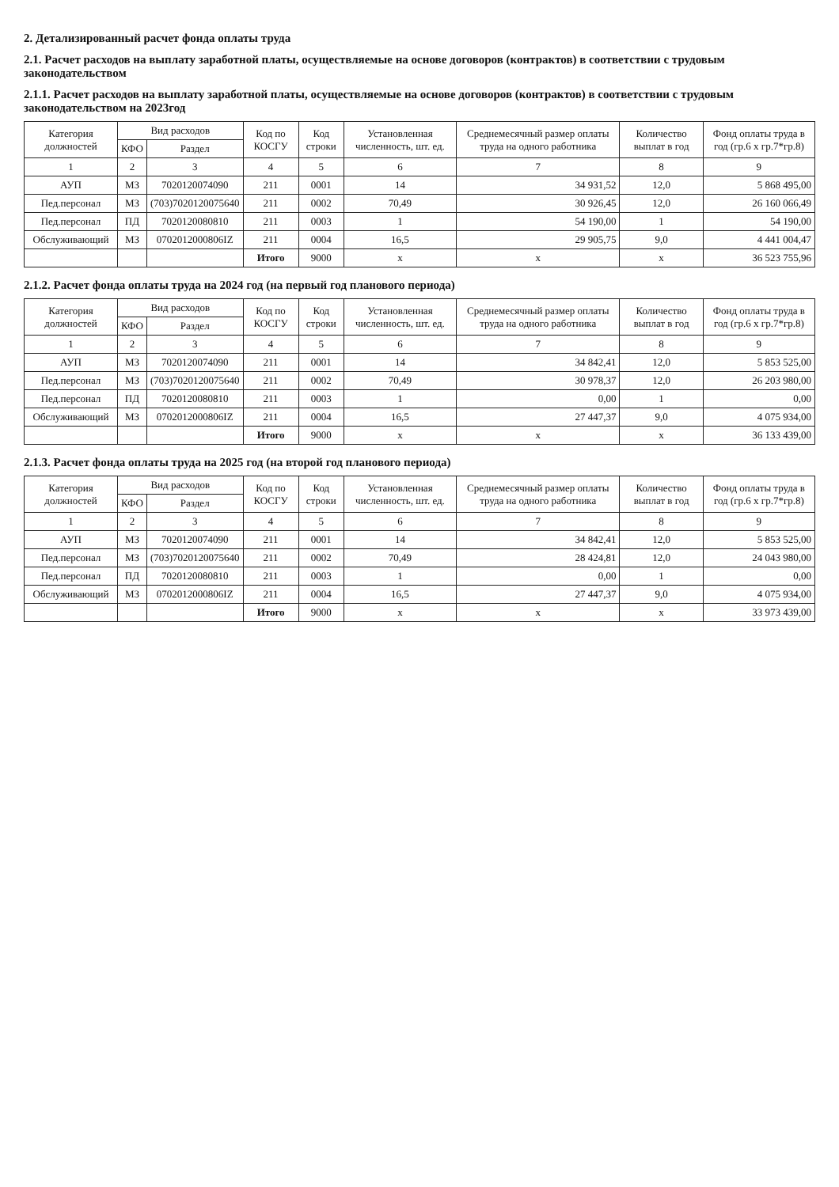2. Детализированный расчет фонда оплаты труда
2.1. Расчет расходов на выплату заработной платы, осуществляемые на основе договоров (контрактов) в соответствии с трудовым законодательством
2.1.1. Расчет расходов на выплату заработной платы, осуществляемые на основе договоров (контрактов) в соответствии с трудовым законодательством на 2023год
| Категория должностей | Вид расходов | | Код по КОСГУ | Код строки | Установленная численность, шт. ед. | Среднемесячный размер оплаты труда на одного работника | Количество выплат в год | Фонд оплаты труда в год (гр.6 х гр.7*гр.8) |
| --- | --- | --- | --- | --- | --- | --- | --- | --- |
| | КФО | Раздел | | | | | | |
| 1 | 2 | 3 | 4 | 5 | 6 | 7 | 8 | 9 |
| АУП | МЗ | 7020120074090 | 211 | 0001 | 14 | 34 931,52 | 12,0 | 5 868 495,00 |
| Пед.персонал | МЗ | (703)7020120075640 | 211 | 0002 | 70,49 | 30 926,45 | 12,0 | 26 160 066,49 |
| Пед.персонал | ПД | 7020120080810 | 211 | 0003 | 1 | 54 190,00 | 1 | 54 190,00 |
| Обслуживающий | МЗ | 0702012000806IZ | 211 | 0004 | 16,5 | 29 905,75 | 9,0 | 4 441 004,47 |
| | | | Итого | 9000 | х | х | х | 36 523 755,96 |
2.1.2. Расчет фонда оплаты труда на 2024 год (на первый год планового периода)
| Категория должностей | Вид расходов | | Код по КОСГУ | Код строки | Установленная численность, шт. ед. | Среднемесячный размер оплаты труда на одного работника | Количество выплат в год | Фонд оплаты труда в год (гр.6 х гр.7*гр.8) |
| --- | --- | --- | --- | --- | --- | --- | --- | --- |
| | КФО | Раздел | | | | | | |
| 1 | 2 | 3 | 4 | 5 | 6 | 7 | 8 | 9 |
| АУП | МЗ | 7020120074090 | 211 | 0001 | 14 | 34 842,41 | 12,0 | 5 853 525,00 |
| Пед.персонал | МЗ | (703)7020120075640 | 211 | 0002 | 70,49 | 30 978,37 | 12,0 | 26 203 980,00 |
| Пед.персонал | ПД | 7020120080810 | 211 | 0003 | 1 | 0,00 | 1 | 0,00 |
| Обслуживающий | МЗ | 0702012000806IZ | 211 | 0004 | 16,5 | 27 447,37 | 9,0 | 4 075 934,00 |
| | | | Итого | 9000 | х | х | х | 36 133 439,00 |
2.1.3. Расчет фонда оплаты труда на 2025 год (на второй год планового периода)
| Категория должностей | Вид расходов | | Код по КОСГУ | Код строки | Установленная численность, шт. ед. | Среднемесячный размер оплаты труда на одного работника | Количество выплат в год | Фонд оплаты труда в год (гр.6 х гр.7*гр.8) |
| --- | --- | --- | --- | --- | --- | --- | --- | --- |
| | КФО | Раздел | | | | | | |
| 1 | 2 | 3 | 4 | 5 | 6 | 7 | 8 | 9 |
| АУП | МЗ | 7020120074090 | 211 | 0001 | 14 | 34 842,41 | 12,0 | 5 853 525,00 |
| Пед.персонал | МЗ | (703)7020120075640 | 211 | 0002 | 70,49 | 28 424,81 | 12,0 | 24 043 980,00 |
| Пед.персонал | ПД | 7020120080810 | 211 | 0003 | 1 | 0,00 | 1 | 0,00 |
| Обслуживающий | МЗ | 0702012000806IZ | 211 | 0004 | 16,5 | 27 447,37 | 9,0 | 4 075 934,00 |
| | | | Итого | 9000 | х | х | х | 33 973 439,00 |